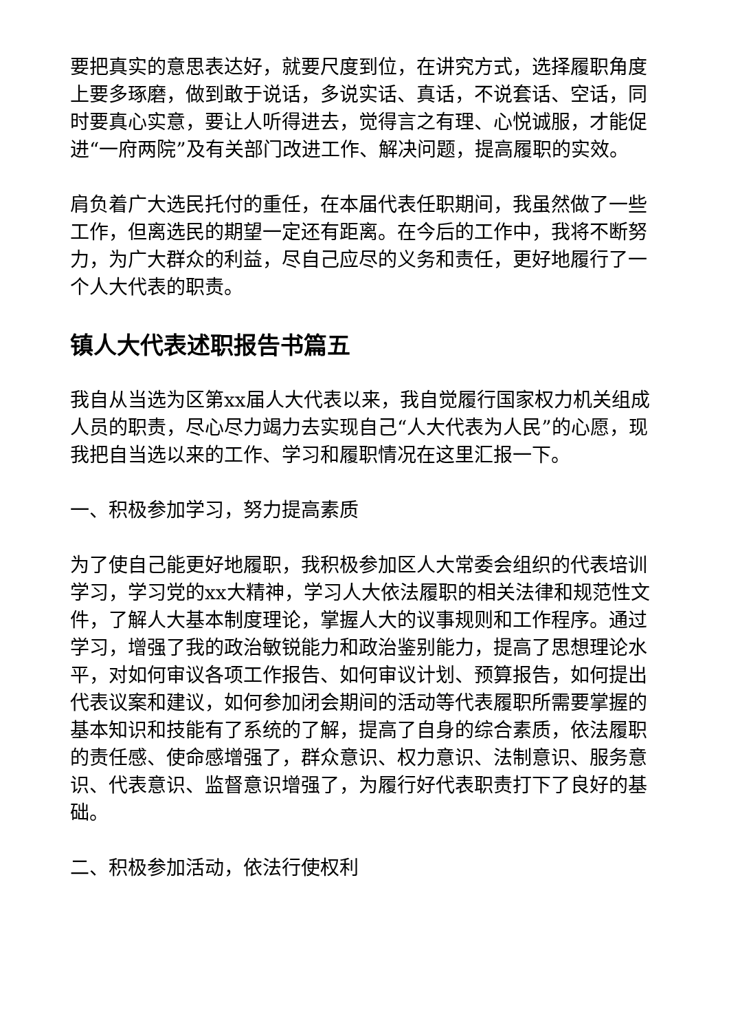要把真实的意思表达好，就要尺度到位，在讲究方式，选择履职角度上要多琢磨，做到敢于说话，多说实话、真话，不说套话、空话，同时要真心实意，要让人听得进去，觉得言之有理、心悦诚服，才能促进“一府两院”及有关部门改进工作、解决问题，提高履职的实效。
肩负着广大选民托付的重任，在本届代表任职期间，我虽然做了一些工作，但离选民的期望一定还有距离。在今后的工作中，我将不断努力，为广大群众的利益，尽自己应尽的义务和责任，更好地履行了一个人大代表的职责。
镇人大代表述职报告书篇五
我自从当选为区第xx届人大代表以来，我自觉履行国家权力机关组成人员的职责，尽心尽力竭力去实现自己“人大代表为人民”的心愿，现我把自当选以来的工作、学习和履职情况在这里汇报一下。
一、积极参加学习，努力提高素质
为了使自己能更好地履职，我积极参加区人大常委会组织的代表培训学习，学习党的xx大精神，学习人大依法履职的相关法律和规范性文件，了解人大基本制度理论，掌握人大的议事规则和工作程序。通过学习，增强了我的政治敏锐能力和政治鉴别能力，提高了思想理论水平，对如何审议各项工作报告、如何审议计划、预算报告，如何提出代表议案和建议，如何参加闭会期间的活动等代表履职所需要掌握的基本知识和技能有了系统的了解，提高了自身的综合素质，依法履职的责任感、使命感增强了，群众意识、权力意识、法制意识、服务意识、代表意识、监督意识增强了，为履行好代表职责打下了良好的基础。
二、积极参加活动，依法行使权利